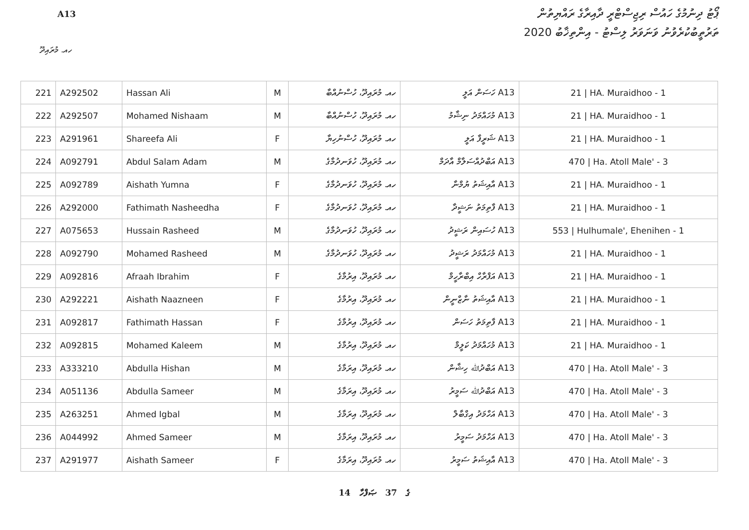ޕޯޓު ދިނުމުގެ ހައުސް ރިޖިސްޓްރީ ދާއިރާގެ ރައްޔިތުން
ތަރުތީބުކުރެވުނު ވަނަވަރު ލިސްޓު - އިންތިޚާބު 2020
A13
ހއ. މުރައިދޫ
| 221 | A292502 | Hassan Ali | M | ހއ. މުރައިދޫ، ހުސްނުއްބާ | A13 ހަސަން އަލީ | 21 / HA. Muraidhoo - 1 |
| 222 | A292507 | Mohamed Nishaam | M | ހއ. މުރައިދޫ، ހުސްނުއްބާ | A13 މުހައްމަދު ނިޝާމު | 21 / HA. Muraidhoo - 1 |
| 223 | A291961 | Shareefa Ali | F | ހއ. މުރައިދޫ، ހުސްނުހިޔާ | A13 ޝަރީފާ އަލީ | 21 / HA. Muraidhoo - 1 |
| 224 | A092791 | Abdul Salam Adam | M | ހއ. މުރައިދޫ، ހުވަނދުމާގެ | A13 އަބްދުއްސަލާމް އާދަމް | 470 / Ha. Atoll Male' - 3 |
| 225 | A092789 | Aishath Yumna | F | ހއ. މުރައިދޫ، ހުވަނދުމާގެ | A13 އާއިޝަތު ޔުމްނާ | 21 / HA. Muraidhoo - 1 |
| 226 | A292000 | Fathimath Nasheedha | F | ހއ. މުރައިދޫ، ހުވަނދުމާގެ | A13 ފާތިމަތު ނަޝީދާ | 21 / HA. Muraidhoo - 1 |
| 227 | A075653 | Hussain Rasheed | M | ހއ. މުރައިދޫ، ހުވަނދުމާގެ | A13 ހުސައިން ރަޝީދު | 553 / Hulhumale', Ehenihen - 1 |
| 228 | A092790 | Mohamed Rasheed | M | ހއ. މުރައިދޫ، ހުވަނދުމާގެ | A13 މުހައްމަދު ރަޝީދު | 21 / HA. Muraidhoo - 1 |
| 229 | A092816 | Afraah Ibrahim | F | ހއ. މުރައިދޫ، އިރުމާގެ | A13 އަފްރާހް އިބްރާހީމް | 21 / HA. Muraidhoo - 1 |
| 230 | A292221 | Aishath Naazneen | F | ހއ. މުރައިދޫ، އިރުމާގެ | A13 އާއިޝަތު ނާޒްނީން | 21 / HA. Muraidhoo - 1 |
| 231 | A092817 | Fathimath Hassan | F | ހއ. މުރައިދޫ، އިރުމާގެ | A13 ފާތިމަތު ހަސަން | 21 / HA. Muraidhoo - 1 |
| 232 | A092815 | Mohamed Kaleem | M | ހއ. މުރައިދޫ، އިރުމާގެ | A13 މުހައްމަދު ކަލީމް | 21 / HA. Muraidhoo - 1 |
| 233 | A333210 | Abdulla Hishan | M | ހއ. މުރައިދޫ، އިރަމާގެ | A13 އަބްދުﷲ ހިޝާން | 470 / Ha. Atoll Male' - 3 |
| 234 | A051136 | Abdulla Sameer | M | ހއ. މުރައިދޫ، އިރަމާގެ | A13 އަބްދުﷲ ސަމީރު | 470 / Ha. Atoll Male' - 3 |
| 235 | A263251 | Ahmed Igbal | M | ހއ. މުރައިދޫ، އިރަމާގެ | A13 އަހްމަދު އިގްބާލް | 470 / Ha. Atoll Male' - 3 |
| 236 | A044992 | Ahmed Sameer | M | ހއ. މުރައިދޫ، އިރަމާގެ | A13 އަހްމަދު ސަމީރު | 470 / Ha. Atoll Male' - 3 |
| 237 | A291977 | Aishath Sameer | F | ހއ. މުރައިދޫ، އިރަމާގެ | A13 އާއިޝަތު ސަމީރު | 470 / Ha. Atoll Male' - 3 |
14 ގެ 37 ޞަފްހާ